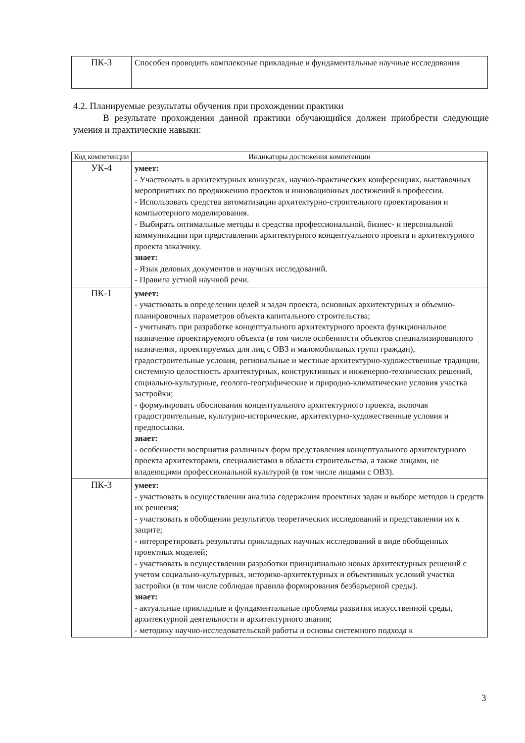| ПК-3 | Способен проводить комплексные прикладные и фундаментальные научные исследования |
4.2. Планируемые результаты обучения при прохождении практики
В результате прохождения данной практики обучающийся должен приобрести следующие умения и практические навыки:
| Код компетенции | Индикаторы достижения компетенции |
| --- | --- |
| УК-4 | умеет: - Участвовать в архитектурных конкурсах, научно-практических конференциях, выставочных мероприятиях по продвижению проектов и инновационных достижений в профессии. - Использовать средства автоматизации архитектурно-строительного проектирования и компьютерного моделирования. - Выбирать оптимальные методы и средства профессиональной, бизнес- и персональной коммуникации при представлении архитектурного концептуального проекта и архитектурного проекта заказчику. знает: - Язык деловых документов и научных исследований. - Правила устной научной речи. |
| ПК-1 | умеет: - участвовать в определении целей и задач проекта, основных архитектурных и объемно-планировочных параметров объекта капитального строительства; - учитывать при разработке концептуального архитектурного проекта функциональное назначение проектируемого объекта (в том числе особенности объектов специализированного назначения, проектируемых для лиц с ОВЗ и маломобильных групп граждан), градостроительные условия, региональные и местные архитектурно-художественные традиции, системную целостность архитектурных, конструктивных и инженерно-технических решений, социально-культурные, геолого-географические и природно-климатические условия участка застройки; - формулировать обоснования концептуального архитектурного проекта, включая градостроительные, культурно-исторические, архитектурно-художественные условия и предпосылки. знает: - особенности восприятия различных форм представления концептуального архитектурного проекта архитекторами, специалистами в области строительства, а также лицами, не владеющими профессиональной культурой (в том числе лицами с ОВЗ). |
| ПК-3 | умеет: - участвовать в осуществлении анализа содержания проектных задач и выборе методов и средств их решения; - участвовать в обобщении результатов теоретических исследований и представлении их к защите; - интерпретировать результаты прикладных научных исследований в виде обобщенных проектных моделей; - участвовать в осуществлении разработки принципиально новых архитектурных решений с учетом социально-культурных, историко-архитектурных и объективных условий участка застройки (в том числе соблюдая правила формирования безбарьерной среды). знает: - актуальные прикладные и фундаментальные проблемы развития искусственной среды, архитектурной деятельности и архитектурного знания; - методику научно-исследовательской работы и основы системного подхода к |
3